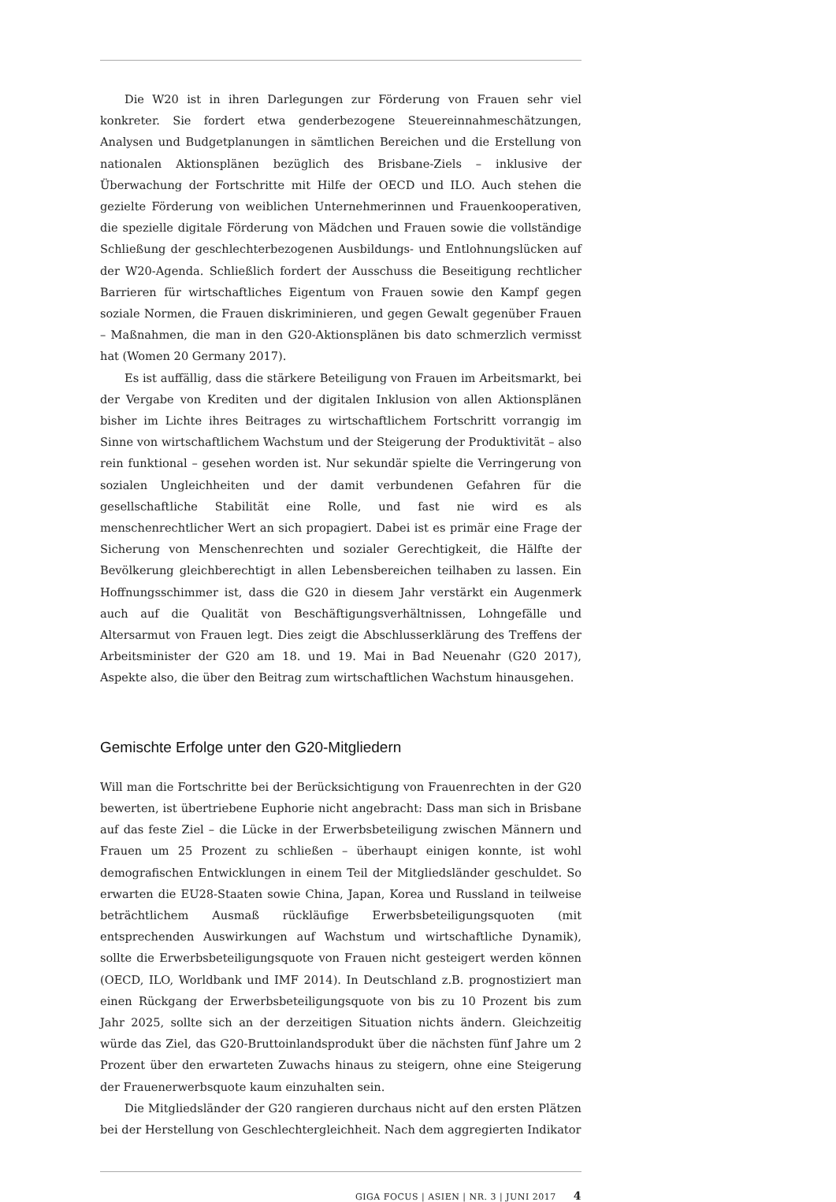Die W20 ist in ihren Darlegungen zur Förderung von Frauen sehr viel konkreter. Sie fordert etwa genderbezogene Steuereinnahmeschätzungen, Analysen und Budgetplanungen in sämtlichen Bereichen und die Erstellung von nationalen Aktionsplänen bezüglich des Brisbane-Ziels – inklusive der Überwachung der Fortschritte mit Hilfe der OECD und ILO. Auch stehen die gezielte Förderung von weiblichen Unternehmerinnen und Frauenkooperativen, die spezielle digitale Förderung von Mädchen und Frauen sowie die vollständige Schließung der geschlechterbezogenen Ausbildungs- und Entlohnungslücken auf der W20-Agenda. Schließlich fordert der Ausschuss die Beseitigung rechtlicher Barrieren für wirtschaftliches Eigentum von Frauen sowie den Kampf gegen soziale Normen, die Frauen diskriminieren, und gegen Gewalt gegenüber Frauen – Maßnahmen, die man in den G20-Aktionsplänen bis dato schmerzlich vermisst hat (Women 20 Germany 2017).
Es ist auffällig, dass die stärkere Beteiligung von Frauen im Arbeitsmarkt, bei der Vergabe von Krediten und der digitalen Inklusion von allen Aktionsplänen bisher im Lichte ihres Beitrages zu wirtschaftlichem Fortschritt vorrangig im Sinne von wirtschaftlichem Wachstum und der Steigerung der Produktivität – also rein funktional – gesehen worden ist. Nur sekundär spielte die Verringerung von sozialen Ungleichheiten und der damit verbundenen Gefahren für die gesellschaftliche Stabilität eine Rolle, und fast nie wird es als menschenrechtlicher Wert an sich propagiert. Dabei ist es primär eine Frage der Sicherung von Menschenrechten und sozialer Gerechtigkeit, die Hälfte der Bevölkerung gleichberechtigt in allen Lebensbereichen teilhaben zu lassen. Ein Hoffnungsschimmer ist, dass die G20 in diesem Jahr verstärkt ein Augenmerk auch auf die Qualität von Beschäftigungsverhältnissen, Lohngefälle und Altersarmut von Frauen legt. Dies zeigt die Abschlusserklärung des Treffens der Arbeitsminister der G20 am 18. und 19. Mai in Bad Neuenahr (G20 2017), Aspekte also, die über den Beitrag zum wirtschaftlichen Wachstum hinausgehen.
Gemischte Erfolge unter den G20-Mitgliedern
Will man die Fortschritte bei der Berücksichtigung von Frauenrechten in der G20 bewerten, ist übertriebene Euphorie nicht angebracht: Dass man sich in Brisbane auf das feste Ziel – die Lücke in der Erwerbsbeteiligung zwischen Männern und Frauen um 25 Prozent zu schließen – überhaupt einigen konnte, ist wohl demografischen Entwicklungen in einem Teil der Mitgliedsländer geschuldet. So erwarten die EU28-Staaten sowie China, Japan, Korea und Russland in teilweise beträchtlichem Ausmaß rückläufige Erwerbsbeteiligungsquoten (mit entsprechenden Auswirkungen auf Wachstum und wirtschaftliche Dynamik), sollte die Erwerbsbeteiligungsquote von Frauen nicht gesteigert werden können (OECD, ILO, Worldbank und IMF 2014). In Deutschland z.B. prognostiziert man einen Rückgang der Erwerbsbeteiligungsquote von bis zu 10 Prozent bis zum Jahr 2025, sollte sich an der derzeitigen Situation nichts ändern. Gleichzeitig würde das Ziel, das G20-Bruttoinlandsprodukt über die nächsten fünf Jahre um 2 Prozent über den erwarteten Zuwachs hinaus zu steigern, ohne eine Steigerung der Frauenerwerbsquote kaum einzuhalten sein.
Die Mitgliedsländer der G20 rangieren durchaus nicht auf den ersten Plätzen bei der Herstellung von Geschlechtergleichheit. Nach dem aggregierten Indikator
GIGA FOCUS | ASIEN | NR. 3 | JUNI 2017 4